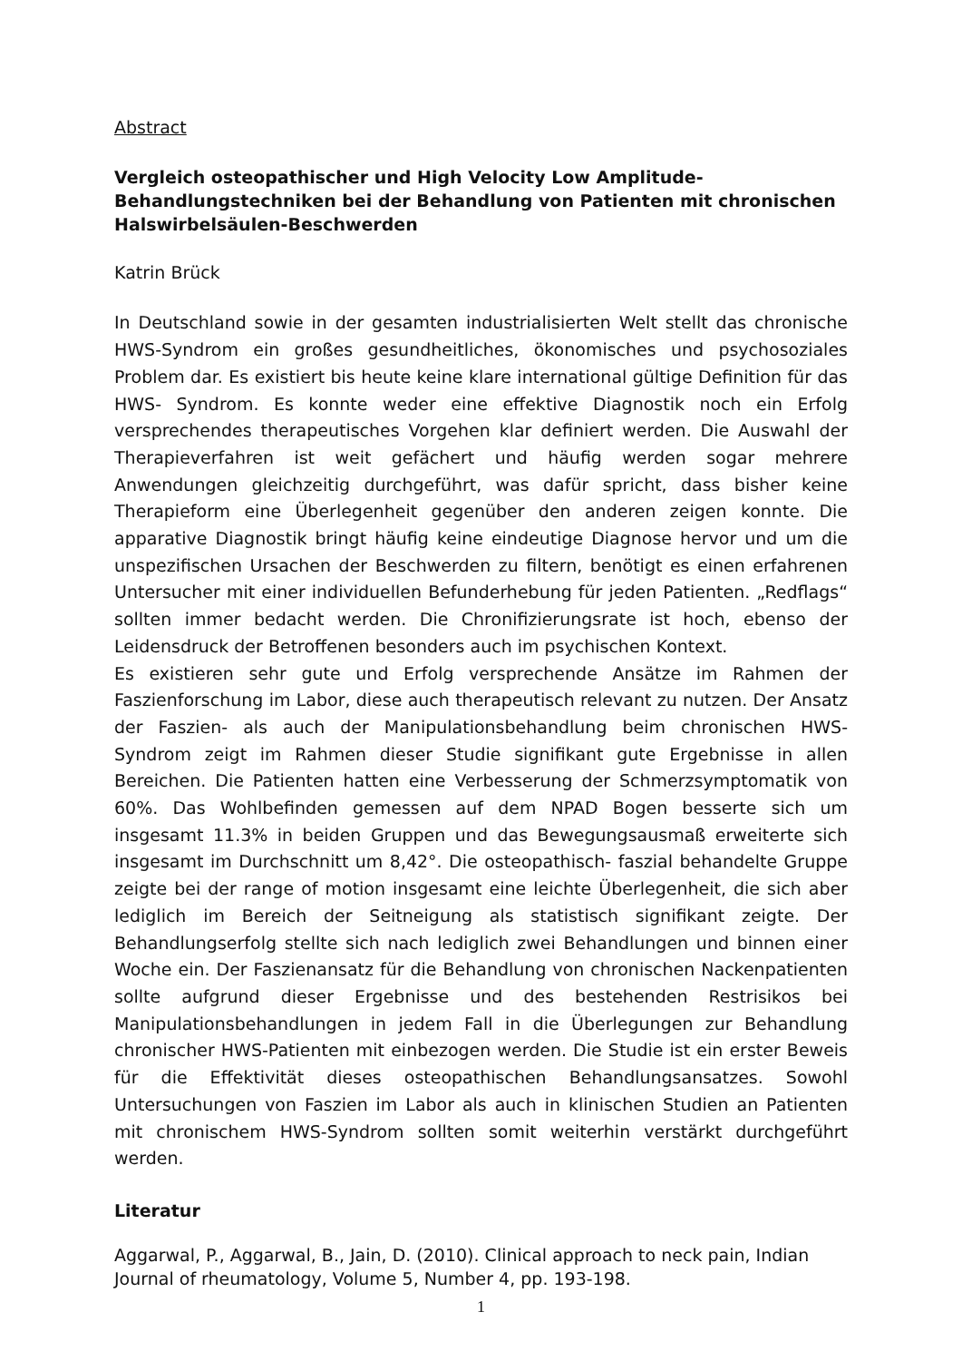Abstract
Vergleich osteopathischer und High Velocity Low Amplitude-Behandlungstechniken bei der Behandlung von Patienten mit chronischen Halswirbelsäulen-Beschwerden
Katrin Brück
In Deutschland sowie in der gesamten industrialisierten Welt stellt das chronische HWS-Syndrom ein großes gesundheitliches, ökonomisches und psychosoziales Problem dar. Es existiert bis heute keine klare international gültige Definition für das HWS- Syndrom. Es konnte weder eine effektive Diagnostik noch ein Erfolg versprechendes therapeutisches Vorgehen klar definiert werden. Die Auswahl der Therapieverfahren ist weit gefächert und häufig werden sogar mehrere Anwendungen gleichzeitig durchgeführt, was dafür spricht, dass bisher keine Therapieform eine Überlegenheit gegenüber den anderen zeigen konnte. Die apparative Diagnostik bringt häufig keine eindeutige Diagnose hervor und um die unspezifischen Ursachen der Beschwerden zu filtern, benötigt es einen erfahrenen Untersucher mit einer individuellen Befunderhebung für jeden Patienten. „Redflags“ sollten immer bedacht werden. Die Chronifizierungsrate ist hoch, ebenso der Leidensdruck der Betroffenen besonders auch im psychischen Kontext.
Es existieren sehr gute und Erfolg versprechende Ansätze im Rahmen der Faszienforschung im Labor, diese auch therapeutisch relevant zu nutzen. Der Ansatz der Faszien- als auch der Manipulationsbehandlung beim chronischen HWS- Syndrom zeigt im Rahmen dieser Studie signifikant gute Ergebnisse in allen Bereichen. Die Patienten hatten eine Verbesserung der Schmerzsymptomatik von 60%. Das Wohlbefinden gemessen auf dem NPAD Bogen besserte sich um insgesamt 11.3% in beiden Gruppen und das Bewegungsausmaß erweiterte sich insgesamt im Durchschnitt um 8,42°. Die osteopathisch- faszial behandelte Gruppe zeigte bei der range of motion insgesamt eine leichte Überlegenheit, die sich aber lediglich im Bereich der Seitneigung als statistisch signifikant zeigte. Der Behandlungserfolg stellte sich nach lediglich zwei Behandlungen und binnen einer Woche ein. Der Faszienansatz für die Behandlung von chronischen Nackenpatienten sollte aufgrund dieser Ergebnisse und des bestehenden Restrisikos bei Manipulationsbehandlungen in jedem Fall in die Überlegungen zur Behandlung chronischer HWS-Patienten mit einbezogen werden. Die Studie ist ein erster Beweis für die Effektivität dieses osteopathischen Behandlungsansatzes. Sowohl Untersuchungen von Faszien im Labor als auch in klinischen Studien an Patienten mit chronischem HWS-Syndrom sollten somit weiterhin verstärkt durchgeführt werden.
Literatur
Aggarwal, P., Aggarwal, B., Jain, D. (2010). Clinical approach to neck pain, Indian Journal of rheumatology, Volume 5, Number 4, pp. 193-198.
1